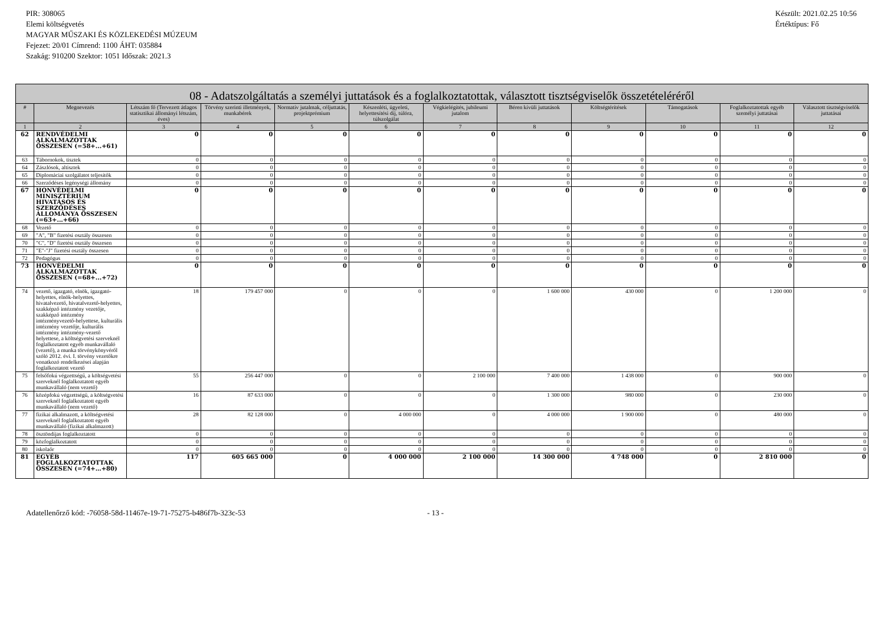PIR: 308065
Elemi költségvetés
MAGYAR MŰSZAKI ÉS KÖZLEKEDÉSI MÚZEUM
Fejezet: 20/01 Címrend: 1100 ÁHT: 035884
Szakág: 910200 Szektor: 1051 Időszak: 2021.3
Készült: 2021.02.25 10:56
Értéktípus: Fő
| 08 - Adatszolgáltatás a személyi juttatások és a foglalkoztatottak, választott tisztségviselők összetételéréről | | | | | | | | | | | |
| --- | --- | --- | --- | --- | --- | --- | --- | --- | --- | --- | --- |
| # | Megnevezés | Létszám fő (Tervezett átlagos statisztikai állományi létszám, éves) | Törvény szerinti illetmények, munkabérek | Normatív jutalmak, céljuttatás, projektprémium | Készenléti, ügyeleti, helyettesítési díj, túlóra, túlszolgálat | Végkielégítés, jubileumi jutalom | Béren kívüli juttatások | Költségtérítések | Támogatások | Foglalkoztatottak egyéb személyi juttatásai | Választott tisztségviselők juttatásai |
| 1 | 2 | 3 | 4 | 5 | 6 | 7 | 8 | 9 | 10 | 11 | 12 |
| 62 | RENDVÉDELMI ALKALMAZOTTAK ÖSSZESEN (=58+...+61) | 0 | 0 | 0 | 0 | 0 | 0 | 0 | 0 | 0 | 0 |
| 63 | Tábornokok, tisztek | 0 | 0 | 0 | 0 | 0 | 0 | 0 | 0 | 0 | 0 |
| 64 | Zászlósok, altisztek | 0 | 0 | 0 | 0 | 0 | 0 | 0 | 0 | 0 | 0 |
| 65 | Diplomáciai szolgálatot teljesítők | 0 | 0 | 0 | 0 | 0 | 0 | 0 | 0 | 0 | 0 |
| 66 | Szerződéses legénységi állomány | 0 | 0 | 0 | 0 | 0 | 0 | 0 | 0 | 0 | 0 |
| 67 | HONVÉDELMI MINISZTÉRIUM HIVATÁSOS ÉS SZERZŐDÉSES ÁLLOMÁNYA ÖSSZESEN (=63+...+66) | 0 | 0 | 0 | 0 | 0 | 0 | 0 | 0 | 0 | 0 |
| 68 | Vezető | 0 | 0 | 0 | 0 | 0 | 0 | 0 | 0 | 0 | 0 |
| 69 | "A", "B" fizetési osztály összesen | 0 | 0 | 0 | 0 | 0 | 0 | 0 | 0 | 0 | 0 |
| 70 | "C", "D" fizetési osztály összesen | 0 | 0 | 0 | 0 | 0 | 0 | 0 | 0 | 0 | 0 |
| 71 | "E"-"J" fizetési osztály összesen | 0 | 0 | 0 | 0 | 0 | 0 | 0 | 0 | 0 | 0 |
| 72 | Pedagógus | 0 | 0 | 0 | 0 | 0 | 0 | 0 | 0 | 0 | 0 |
| 73 | HONVÉDELMI ALKALMAZOTTAK ÖSSZESEN (=68+...+72) | 0 | 0 | 0 | 0 | 0 | 0 | 0 | 0 | 0 | 0 |
| 74 | vezető, igazgató, elnök, igazgató-helyettes, elnök-helyettes, hivatalvezető, hivatalvezető-helyettes, szakképző intézmény vezetője, szakképző intézmény intézményvezető-helyettese, kulturális intézmény vezetője, kulturális intézmény intézmény-vezető helyettese, a költségvetési szerveknél foglalkoztatott egyéb munkavállaló (vezető), a munka törvénykönyvéről szóló 2012. évi. I. törvény vezetőkre vonatkozó rendelkezései alapján foglalkoztatott vezető | 18 | 179 457 000 | 0 | 0 | 0 | 1 600 000 | 430 000 | 0 | 1 200 000 | 0 |
| 75 | felsőfokú végzettségű, a költségvetési szerveknél foglalkoztatott egyéb munkavállaló (nem vezető) | 55 | 256 447 000 | 0 | 0 | 2 100 000 | 7 400 000 | 1 438 000 | 0 | 900 000 | 0 |
| 76 | középfokú végzettségű, a költségvetési szerveknél foglalkoztatott egyéb munkavállaló (nem vezető) | 16 | 87 633 000 | 0 | 0 | 0 | 1 300 000 | 980 000 | 0 | 230 000 | 0 |
| 77 | fizikai alkalmazott, a költségvetési szerveknél foglalkoztatott egyéb munkavállaló (fizikai alkalmazott) | 28 | 82 128 000 | 0 | 4 000 000 | 0 | 4 000 000 | 1 900 000 | 0 | 480 000 | 0 |
| 78 | ösztöndíjas foglalkoztatott | 0 | 0 | 0 | 0 | 0 | 0 | 0 | 0 | 0 | 0 |
| 79 | közfoglalkoztatott | 0 | 0 | 0 | 0 | 0 | 0 | 0 | 0 | 0 | 0 |
| 80 | iskolaőr | 0 | 0 | 0 | 0 | 0 | 0 | 0 | 0 | 0 | 0 |
| 81 | EGYÉB FOGLALKOZTATOTTAK ÖSSZESEN (=74+…+80) | 117 | 605 665 000 | 0 | 4 000 000 | 2 100 000 | 14 300 000 | 4 748 000 | 0 | 2 810 000 | 0 |
Adatellenőrző kód: -76058-58d-11467e-19-71-75275-b486f7b-323c-53 - 13 -